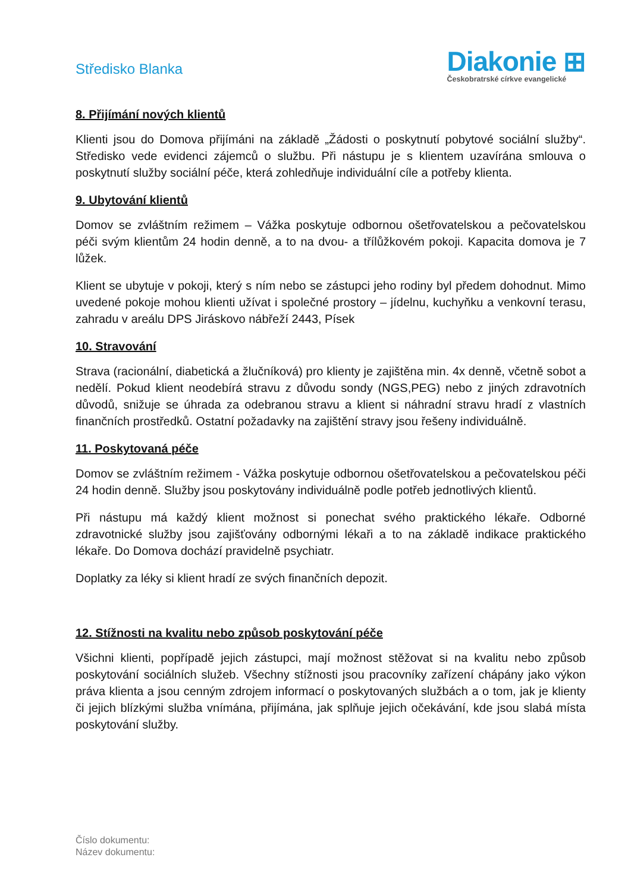Středisko Blanka
Diakonie ⊞
Českobratrské církve evangelické
8. Přijímání nových klientů
Klienti jsou do Domova přijímáni na základě „Žádosti o poskytnutí pobytové sociální služby“. Středisko vede evidenci zájemců o službu. Při nástupu je s klientem uzavírána smlouva o poskytnutí služby sociální péče, která zohledňuje individuální cíle a potřeby klienta.
9. Ubytování klientů
Domov se zvláštním režimem – Vážka poskytuje odbornou ošetřovatelskou a pečovatelskou péči svým klientům 24 hodin denně, a to na dvou- a třílůžkovém pokoji. Kapacita domova je 7 lůžek.
Klient se ubytuje v pokoji, který s ním nebo se zástupci jeho rodiny byl předem dohodnut. Mimo uvedené pokoje mohou klienti užívat i společné prostory – jídelnu, kuchyňku a venkovní terasu, zahradu v areálu DPS Jiráskovo nábřeží 2443, Písek
10. Stravování
Strava (racionální, diabetická a žlučníková) pro klienty je zajištěna min. 4x denně, včetně sobot a nedělí. Pokud klient neodebírá stravu z důvodu sondy (NGS,PEG) nebo z jiných zdravotních důvodů, snižuje se úhrada za odebranou stravu a klient si náhradní stravu hradí z vlastních finančních prostředků. Ostatní požadavky na zajištění stravy jsou řešeny individuálně.
11. Poskytovaná péče
Domov se zvláštním režimem - Vážka poskytuje odbornou ošetřovatelskou a pečovatelskou péči 24 hodin denně. Služby jsou poskytovány individuálně podle potřeb jednotlivých klientů.
Při nástupu má každý klient možnost si ponechat svého praktického lékaře. Odborné zdravotnické služby jsou zajišťovány odbornými lékaři a to na základě indikace praktického lékaře. Do Domova dochází pravidelně psychiatr.
Doplatky za léky si klient hradí ze svých finančních depozit.
12. Stížnosti na kvalitu nebo způsob poskytování péče
Všichni klienti, popřípadě jejich zástupci, mají možnost stěžovat si na kvalitu nebo způsob poskytování sociálních služeb. Všechny stížnosti jsou pracovníky zařízení chápány jako výkon práva klienta a jsou cenným zdrojem informací o poskytovaných službách a o tom, jak je klienty či jejich blízkými služba vnímána, přijímána, jak splňuje jejich očekávání, kde jsou slabá místa poskytování služby.
Číslo dokumentu:
Název dokumentu: